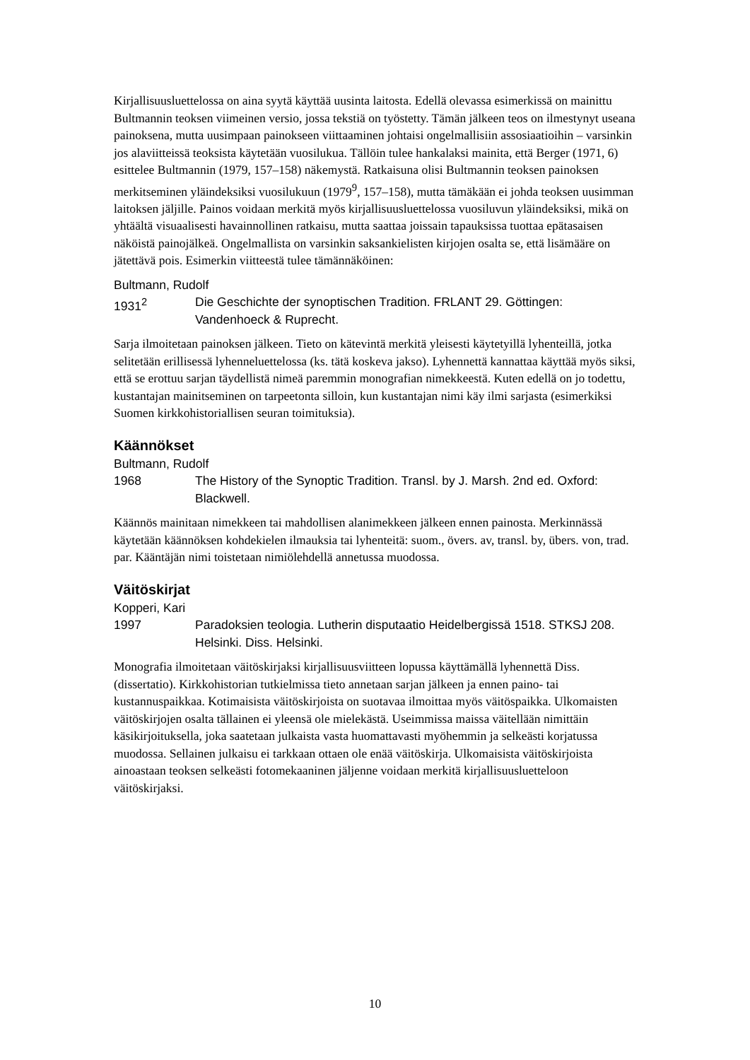Kirjallisuusluettelossa on aina syytä käyttää uusinta laitosta. Edellä olevassa esimerkissä on mainittu Bultmannin teoksen viimeinen versio, jossa tekstiä on työstetty. Tämän jälkeen teos on ilmestynyt useana painoksena, mutta uusimpaan painokseen viittaaminen johtaisi ongelmallisiin assosiaatioihin – varsinkin jos alaviitteissä teoksista käytetään vuosilukua. Tällöin tulee hankalaksi mainita, että Berger (1971, 6) esittelee Bultmannin (1979, 157–158) näkemystä. Ratkaisuna olisi Bultmannin teoksen painoksen merkitseminen yläindeksiksi vuosilukuun (1979<sup>9</sup>, 157–158), mutta tämäkään ei johda teoksen uusimman laitoksen jäljille. Painos voidaan merkitä myös kirjallisuusluettelossa vuosiluvun yläindeksiksi, mikä on yhtäältä visuaalisesti havainnollinen ratkaisu, mutta saattaa joissain tapauksissa tuottaa epätasaisen näköistä painojälkeä. Ongelmallista on varsinkin saksankielisten kirjojen osalta se, että lisämääre on jätettävä pois. Esimerkin viitteestä tulee tämännäköinen:
Bultmann, Rudolf
1931<sup>2</sup> Die Geschichte der synoptischen Tradition. FRLANT 29. Göttingen: Vandenhoeck & Ruprecht.
Sarja ilmoitetaan painoksen jälkeen. Tieto on kätevintä merkitä yleisesti käytetyillä lyhenteillä, jotka selitetään erillisessä lyhenneluettelossa (ks. tätä koskeva jakso). Lyhennettä kannattaa käyttää myös siksi, että se erottuu sarjan täydellistä nimeä paremmin monografian nimekkeestä. Kuten edellä on jo todettu, kustantajan mainitseminen on tarpeetonta silloin, kun kustantajan nimi käy ilmi sarjasta (esimerkiksi Suomen kirkkohistoriallisen seuran toimituksia).
Käännökset
Bultmann, Rudolf
1968 The History of the Synoptic Tradition. Transl. by J. Marsh. 2nd ed. Oxford: Blackwell.
Käännös mainitaan nimekkeen tai mahdollisen alanimekkeen jälkeen ennen painosta. Merkinnässä käytetään käännöksen kohdekielen ilmauksia tai lyhenteitä: suom., övers. av, transl. by, übers. von, trad. par. Kääntäjän nimi toistetaan nimiölehdellä annetussa muodossa.
Väitöskirjat
Kopperi, Kari
1997 Paradoksien teologia. Lutherin disputaatio Heidelbergissä 1518. STKSJ 208. Helsinki. Diss. Helsinki.
Monografia ilmoitetaan väitöskirjaksi kirjallisuusviitteen lopussa käyttämällä lyhennettä Diss. (dissertatio). Kirkkohistorian tutkielmissa tieto annetaan sarjan jälkeen ja ennen paino- tai kustannuspaikkaa. Kotimaisista väitöskirjoista on suotavaa ilmoittaa myös väitöspaikka. Ulkomaisten väitöskirjojen osalta tällainen ei yleensä ole mielekästä. Useimmissa maissa väitellään nimittäin käsikirjoituksella, joka saatetaan julkaista vasta huomattavasti myöhemmin ja selkeästi korjatussa muodossa. Sellainen julkaisu ei tarkkaan ottaen ole enää väitöskirja. Ulkomaisista väitöskirjoista ainoastaan teoksen selkeästi fotomekaaninen jäljenne voidaan merkitä kirjallisuusluetteloon väitöskirjaksi.
10